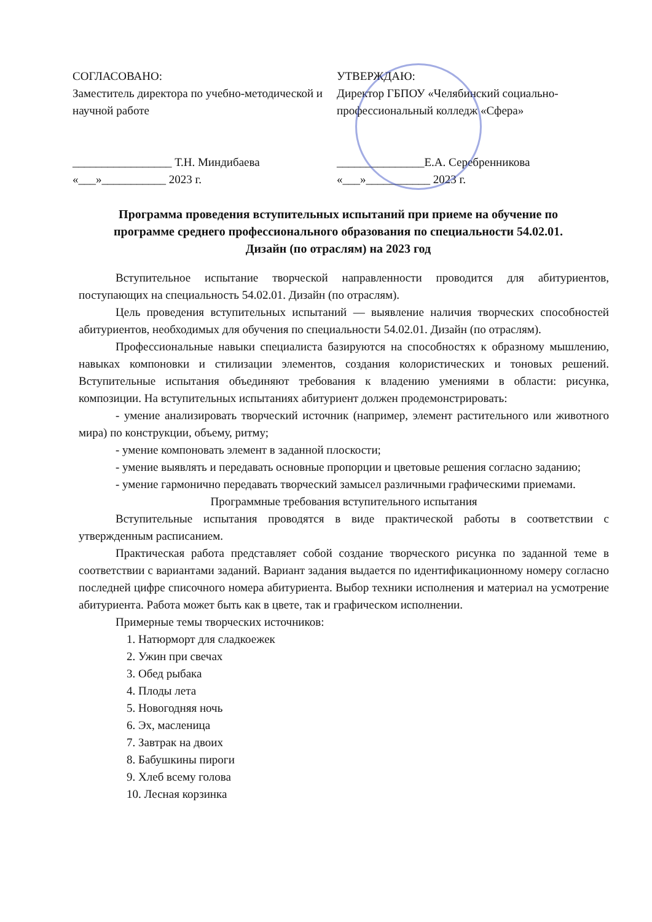СОГЛАСОВАНО:
Заместитель директора по учебно-методической и научной работе
_________________ Т.Н. Миндибаева
«___»___________ 2023 г.
УТВЕРЖДАЮ:
Директор ГБПОУ «Челябинский социально-профессиональный колледж «Сфера»
_______________Е.А. Серебренникова
«___»___________ 2023 г.
Программа проведения вступительных испытаний при приеме на обучение по программе среднего профессионального образования по специальности 54.02.01. Дизайн (по отраслям) на 2023 год
Вступительное испытание творческой направленности проводится для абитуриентов, поступающих на специальность 54.02.01. Дизайн (по отраслям).
Цель проведения вступительных испытаний — выявление наличия творческих способностей абитуриентов, необходимых для обучения по специальности 54.02.01. Дизайн (по отраслям).
Профессиональные навыки специалиста базируются на способностях к образному мышлению, навыках компоновки и стилизации элементов, создания колористических и тоновых решений. Вступительные испытания объединяют требования к владению умениями в области: рисунка, композиции. На вступительных испытаниях абитуриент должен продемонстрировать:
- умение анализировать творческий источник (например, элемент растительного или животного мира) по конструкции, объему, ритму;
- умение компоновать элемент в заданной плоскости;
- умение выявлять и передавать основные пропорции и цветовые решения согласно заданию;
- умение гармонично передавать творческий замысел различными графическими приемами.
Программные требования вступительного испытания
Вступительные испытания проводятся в виде практической работы в соответствии с утвержденным расписанием.
Практическая работа представляет собой создание творческого рисунка по заданной теме в соответствии с вариантами заданий. Вариант задания выдается по идентификационному номеру согласно последней цифре списочного номера абитуриента. Выбор техники исполнения и материал на усмотрение абитуриента. Работа может быть как в цвете, так и графическом исполнении.
Примерные темы творческих источников:
1. Натюрморт для сладкоежек
2. Ужин при свечах
3. Обед рыбака
4. Плоды лета
5. Новогодняя ночь
6. Эх, масленица
7. Завтрак на двоих
8. Бабушкины пироги
9. Хлеб всему голова
10. Лесная корзинка